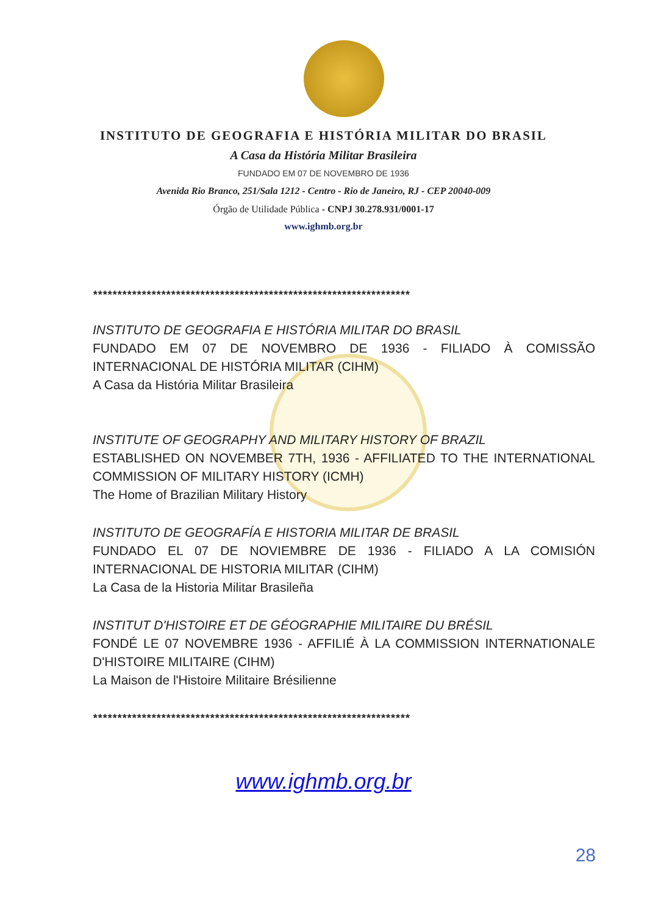INSTITUTO DE GEOGRAFIA E HISTÓRIA MILITAR DO BRASIL
A Casa da História Militar Brasileira
FUNDADO EM 07 DE NOVEMBRO DE 1936
Avenida Rio Branco, 251/Sala 1212 - Centro - Rio de Janeiro, RJ - CEP 20040-009
Órgão de Utilidade Pública - CNPJ 30.278.931/0001-17
www.ighmb.org.br
*****************************************************************
INSTITUTO DE GEOGRAFIA E HISTÓRIA MILITAR DO BRASIL
FUNDADO EM 07 DE NOVEMBRO DE 1936 - FILIADO À COMISSÃO INTERNACIONAL DE HISTÓRIA MILITAR (CIHM)
A Casa da História Militar Brasileira
INSTITUTE OF GEOGRAPHY AND MILITARY HISTORY OF BRAZIL
ESTABLISHED ON NOVEMBER 7TH, 1936 - AFFILIATED TO THE INTERNATIONAL COMMISSION OF MILITARY HISTORY (ICMH)
The Home of Brazilian Military History
INSTITUTO DE GEOGRAFÍA E HISTORIA MILITAR DE BRASIL
FUNDADO EL 07 DE NOVIEMBRE DE 1936 - FILIADO A LA COMISIÓN INTERNACIONAL DE HISTORIA MILITAR (CIHM)
La Casa de la Historia Militar Brasileña
INSTITUT D'HISTOIRE ET DE GÉOGRAPHIE MILITAIRE DU BRÉSIL
FONDÉ LE 07 NOVEMBRE 1936 - AFFILIÉ À LA COMMISSION INTERNATIONALE D'HISTOIRE MILITAIRE (CIHM)
La Maison de l'Histoire Militaire Brésilienne
*****************************************************************
www.ighmb.org.br
28